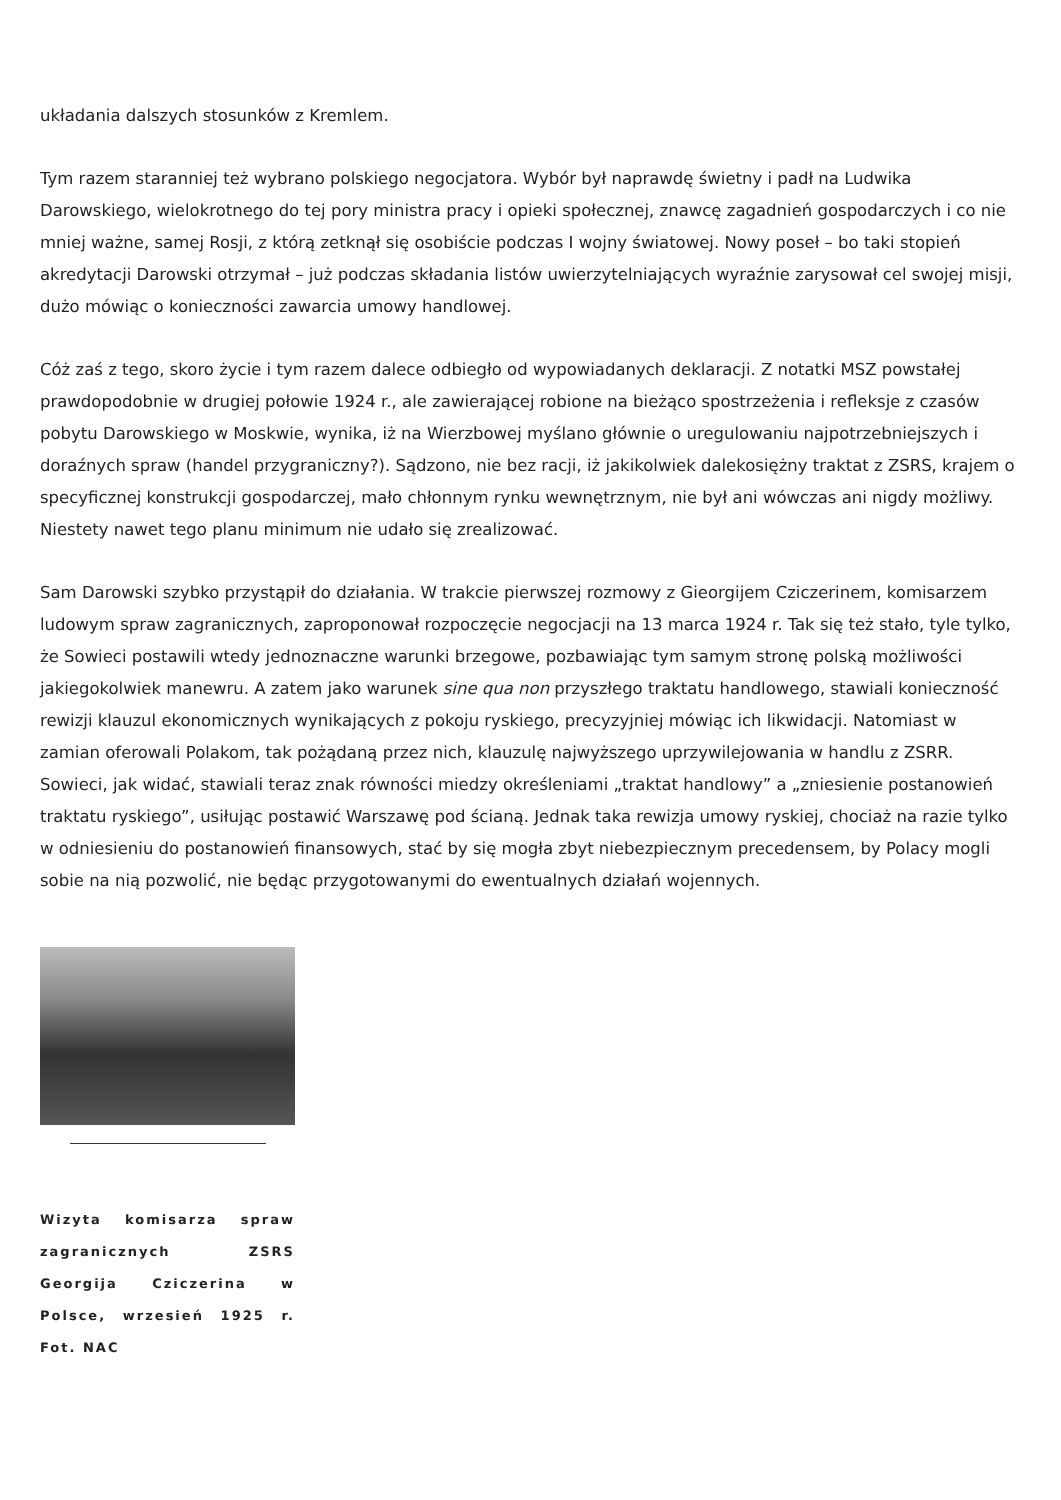układania dalszych stosunków z Kremlem.
Tym razem staranniej też wybrano polskiego negocjatora. Wybór był naprawdę świetny i padł na Ludwika Darowskiego, wielokrotnego do tej pory ministra pracy i opieki społecznej, znawcę zagadnień gospodarczych i co nie mniej ważne, samej Rosji, z którą zetknął się osobiście podczas I wojny światowej. Nowy poseł – bo taki stopień akredytacji Darowski otrzymał – już podczas składania listów uwierzytelniających wyraźnie zarysował cel swojej misji, dużo mówiąc o konieczności zawarcia umowy handlowej.
Cóż zaś z tego, skoro życie i tym razem dalece odbiegło od wypowiadanych deklaracji. Z notatki MSZ powstałej prawdopodobnie w drugiej połowie 1924 r., ale zawierającej robione na bieżąco spostrzeżenia i refleksje z czasów pobytu Darowskiego w Moskwie, wynika, iż na Wierzbowej myślano głównie o uregulowaniu najpotrzebniejszych i doraźnych spraw (handel przygraniczny?). Sądzono, nie bez racji, iż jakikolwiek dalekosiężny traktat z ZSRS, krajem o specyficznej konstrukcji gospodarczej, mało chłonnym rynku wewnętrznym, nie był ani wówczas ani nigdy możliwy. Niestety nawet tego planu minimum nie udało się zrealizować.
Sam Darowski szybko przystąpił do działania. W trakcie pierwszej rozmowy z Gieorgijem Cziczerinem, komisarzem ludowym spraw zagranicznych, zaproponował rozpoczęcie negocjacji na 13 marca 1924 r. Tak się też stało, tyle tylko, że Sowieci postawili wtedy jednoznaczne warunki brzegowe, pozbawiając tym samym stronę polską możliwości jakiegokolwiek manewru. A zatem jako warunek sine qua non przyszłego traktatu handlowego, stawiali konieczność rewizji klauzul ekonomicznych wynikających z pokoju ryskiego, precyzyjniej mówiąc ich likwidacji. Natomiast w zamian oferowali Polakom, tak pożądaną przez nich, klauzulę najwyższego uprzywilejowania w handlu z ZSRR. Sowieci, jak widać, stawiali teraz znak równości miedzy określeniami „traktat handlowy” a „zniesienie postanowień traktatu ryskiego”, usiłując postawić Warszawę pod ścianą. Jednak taka rewizja umowy ryskiej, chociaż na razie tylko w odniesieniu do postanowień finansowych, stać by się mogła zbyt niebezpiecznym precedensem, by Polacy mogli sobie na nią pozwolić, nie będąc przygotowanymi do ewentualnych działań wojennych.
Wizyta komisarza spraw zagranicznych ZSRS Georgija Cziczerina w Polsce, wrzesień 1925 r. Fot. NAC